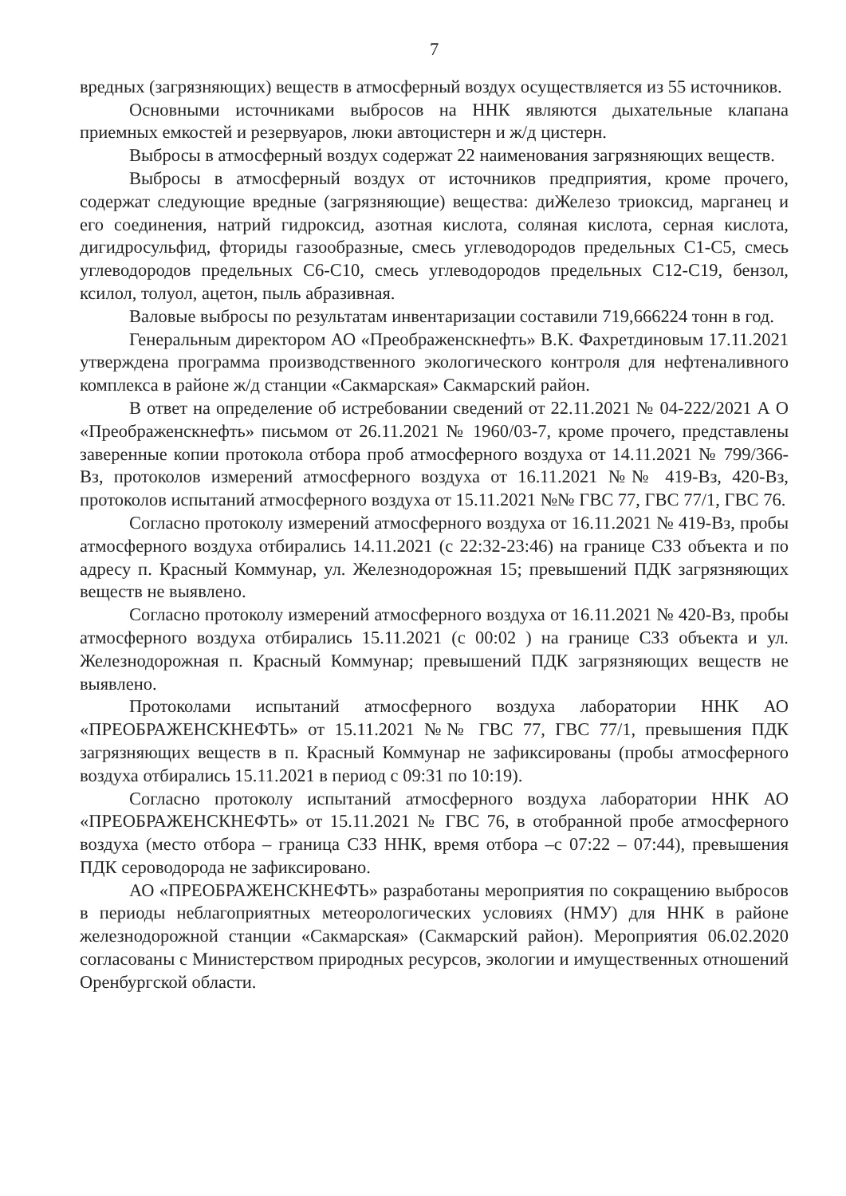7
вредных (загрязняющих) веществ в атмосферный воздух осуществляется из 55 источников.
Основными источниками выбросов на ННК являются дыхательные клапана приемных емкостей и резервуаров, люки автоцистерн и ж/д цистерн.
Выбросы в атмосферный воздух содержат 22 наименования загрязняющих веществ.
Выбросы в атмосферный воздух от источников предприятия, кроме прочего, содержат следующие вредные (загрязняющие) вещества: диЖелезо триоксид, марганец и его соединения, натрий гидроксид, азотная кислота, соляная кислота, серная кислота, дигидросульфид, фториды газообразные, смесь углеводородов предельных С1-С5, смесь углеводородов предельных С6-С10, смесь углеводородов предельных С12-С19, бензол, ксилол, толуол, ацетон, пыль абразивная.
Валовые выбросы по результатам инвентаризации составили 719,666224 тонн в год.
Генеральным директором АО «Преображенскнефть» В.К. Фахретдиновым 17.11.2021 утверждена программа производственного экологического контроля для нефтеналивного комплекса в районе ж/д станции «Сакмарская» Сакмарский район.
В ответ на определение об истребовании сведений от 22.11.2021 № 04-222/2021 А О «Преображенскнефть» письмом от 26.11.2021 № 1960/03-7, кроме прочего, представлены заверенные копии протокола отбора проб атмосферного воздуха от 14.11.2021 № 799/366-Вз, протоколов измерений атмосферного воздуха от 16.11.2021 №№ 419-Вз, 420-Вз, протоколов испытаний атмосферного воздуха от 15.11.2021 №№ ГВС 77, ГВС 77/1, ГВС 76.
Согласно протоколу измерений атмосферного воздуха от 16.11.2021 № 419-Вз, пробы атмосферного воздуха отбирались 14.11.2021 (с 22:32-23:46) на границе СЗЗ объекта и по адресу п. Красный Коммунар, ул. Железнодорожная 15; превышений ПДК загрязняющих веществ не выявлено.
Согласно протоколу измерений атмосферного воздуха от 16.11.2021 № 420-Вз, пробы атмосферного воздуха отбирались 15.11.2021 (с 00:02 ) на границе СЗЗ объекта и ул. Железнодорожная п. Красный Коммунар; превышений ПДК загрязняющих веществ не выявлено.
Протоколами испытаний атмосферного воздуха лаборатории ННК АО «ПРЕОБРАЖЕНСКНЕФТЬ» от 15.11.2021 №№ ГВС 77, ГВС 77/1, превышения ПДК загрязняющих веществ в п. Красный Коммунар не зафиксированы (пробы атмосферного воздуха отбирались 15.11.2021 в период с 09:31 по 10:19).
Согласно протоколу испытаний атмосферного воздуха лаборатории ННК АО «ПРЕОБРАЖЕНСКНЕФТЬ» от 15.11.2021 № ГВС 76, в отобранной пробе атмосферного воздуха (место отбора – граница СЗЗ ННК, время отбора –с 07:22 – 07:44), превышения ПДК сероводорода не зафиксировано.
АО «ПРЕОБРАЖЕНСКНЕФТЬ» разработаны мероприятия по сокращению выбросов в периоды неблагоприятных метеорологических условиях (НМУ) для ННК в районе железнодорожной станции «Сакмарская» (Сакмарский район). Мероприятия 06.02.2020 согласованы с Министерством природных ресурсов, экологии и имущественных отношений Оренбургской области.